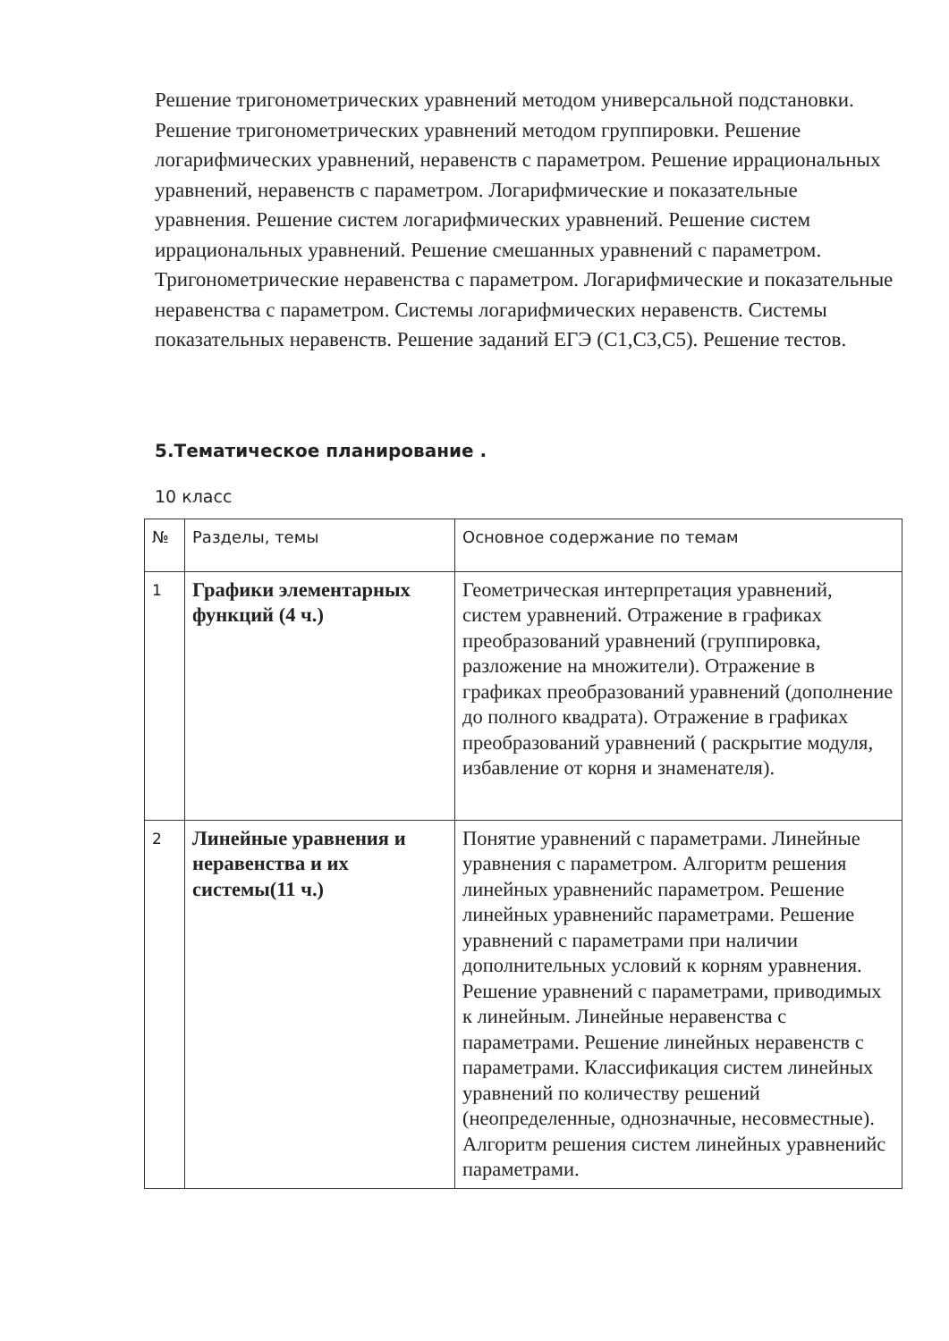Решение тригонометрических уравнений методом универсальной подстановки. Решение тригонометрических уравнений методом группировки. Решение логарифмических уравнений, неравенств с параметром. Решение иррациональных уравнений, неравенств с параметром. Логарифмические и показательные уравнения. Решение систем логарифмических уравнений. Решение систем иррациональных уравнений. Решение смешанных уравнений с параметром. Тригонометрические неравенства с параметром. Логарифмические и показательные неравенства с параметром. Системы логарифмических неравенств. Системы показательных неравенств. Решение заданий ЕГЭ (С1,С3,С5). Решение тестов.
5.Тематическое планирование .
10 класс
| № | Разделы, темы | Основное содержание по темам |
| --- | --- | --- |
| 1 | Графики элементарных функций (4 ч.) | Геометрическая интерпретация уравнений, систем уравнений. Отражение в графиках преобразований уравнений (группировка, разложение на множители). Отражение в графиках преобразований уравнений (дополнение до полного квадрата). Отражение в графиках преобразований уравнений ( раскрытие модуля, избавление от корня и знаменателя). |
| 2 | Линейные уравнения и неравенства и их системы(11 ч.) | Понятие уравнений с параметрами. Линейные уравнения с параметром. Алгоритм решения линейных уравненийс параметром. Решение линейных уравненийс параметрами. Решение уравнений с параметрами при наличии дополнительных условий к корням уравнения. Решение уравнений с параметрами, приводимых к линейным. Линейные неравенства с параметрами. Решение линейных неравенств с параметрами. Классификация систем линейных уравнений по количеству решений (неопределенные, однозначные, несовместные). Алгоритм решения систем линейных уравненийс параметрами. |